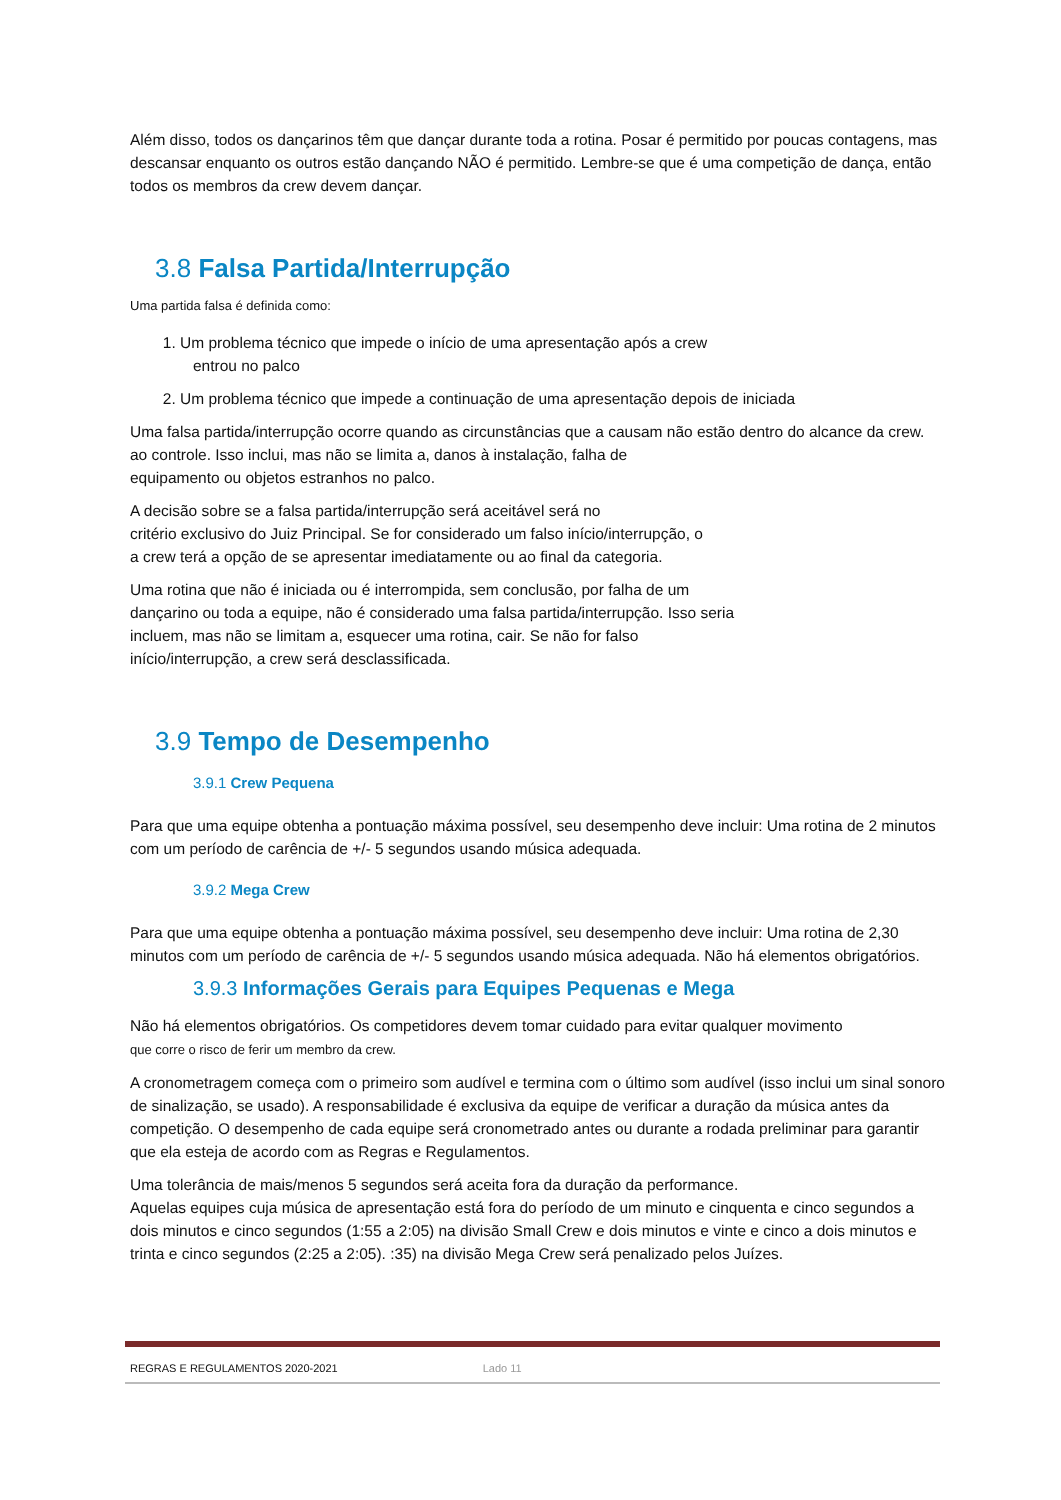Além disso, todos os dançarinos têm que dançar durante toda a rotina. Posar é permitido por poucas contagens, mas descansar enquanto os outros estão dançando NÃO é permitido. Lembre-se que é uma competição de dança, então todos os membros da crew devem dançar.
3.8 Falsa Partida/Interrupção
Uma partida falsa é definida como:
1. Um problema técnico que impede o início de uma apresentação após a crew
entrou no palco
2. Um problema técnico que impede a continuação de uma apresentação depois de iniciada
Uma falsa partida/interrupção ocorre quando as circunstâncias que a causam não estão dentro do alcance da crew.
ao controle. Isso inclui, mas não se limita a, danos à instalação, falha de
equipamento ou objetos estranhos no palco.
A decisão sobre se a falsa partida/interrupção será aceitável será no
critério exclusivo do Juiz Principal. Se for considerado um falso início/interrupção, o
a crew terá a opção de se apresentar imediatamente ou ao final da categoria.
Uma rotina que não é iniciada ou é interrompida, sem conclusão, por falha de um
dançarino ou toda a equipe, não é considerado uma falsa partida/interrupção. Isso seria
incluem, mas não se limitam a, esquecer uma rotina, cair. Se não for falso
início/interrupção, a crew será desclassificada.
3.9 Tempo de Desempenho
3.9.1 Crew Pequena
Para que uma equipe obtenha a pontuação máxima possível, seu desempenho deve incluir: Uma rotina de 2 minutos com um período de carência de +/- 5 segundos usando música adequada.
3.9.2 Mega Crew
Para que uma equipe obtenha a pontuação máxima possível, seu desempenho deve incluir: Uma rotina de 2,30 minutos com um período de carência de +/- 5 segundos usando música adequada. Não há elementos obrigatórios.
3.9.3 Informações Gerais para Equipes Pequenas e Mega
Não há elementos obrigatórios. Os competidores devem tomar cuidado para evitar qualquer movimento
que corre o risco de ferir um membro da crew.
A cronometragem começa com o primeiro som audível e termina com o último som audível (isso inclui um sinal sonoro de sinalização, se usado). A responsabilidade é exclusiva da equipe de verificar a duração da música antes da competição. O desempenho de cada equipe será cronometrado antes ou durante a rodada preliminar para garantir que ela esteja de acordo com as Regras e Regulamentos.
Uma tolerância de mais/menos 5 segundos será aceita fora da duração da performance.
Aquelas equipes cuja música de apresentação está fora do período de um minuto e cinquenta e cinco segundos a dois minutos e cinco segundos (1:55 a 2:05) na divisão Small Crew e dois minutos e vinte e cinco a dois minutos e trinta e cinco segundos (2:25 a 2:05). :35) na divisão Mega Crew será penalizado pelos Juízes.
REGRAS E REGULAMENTOS 2020-2021 Lado 11